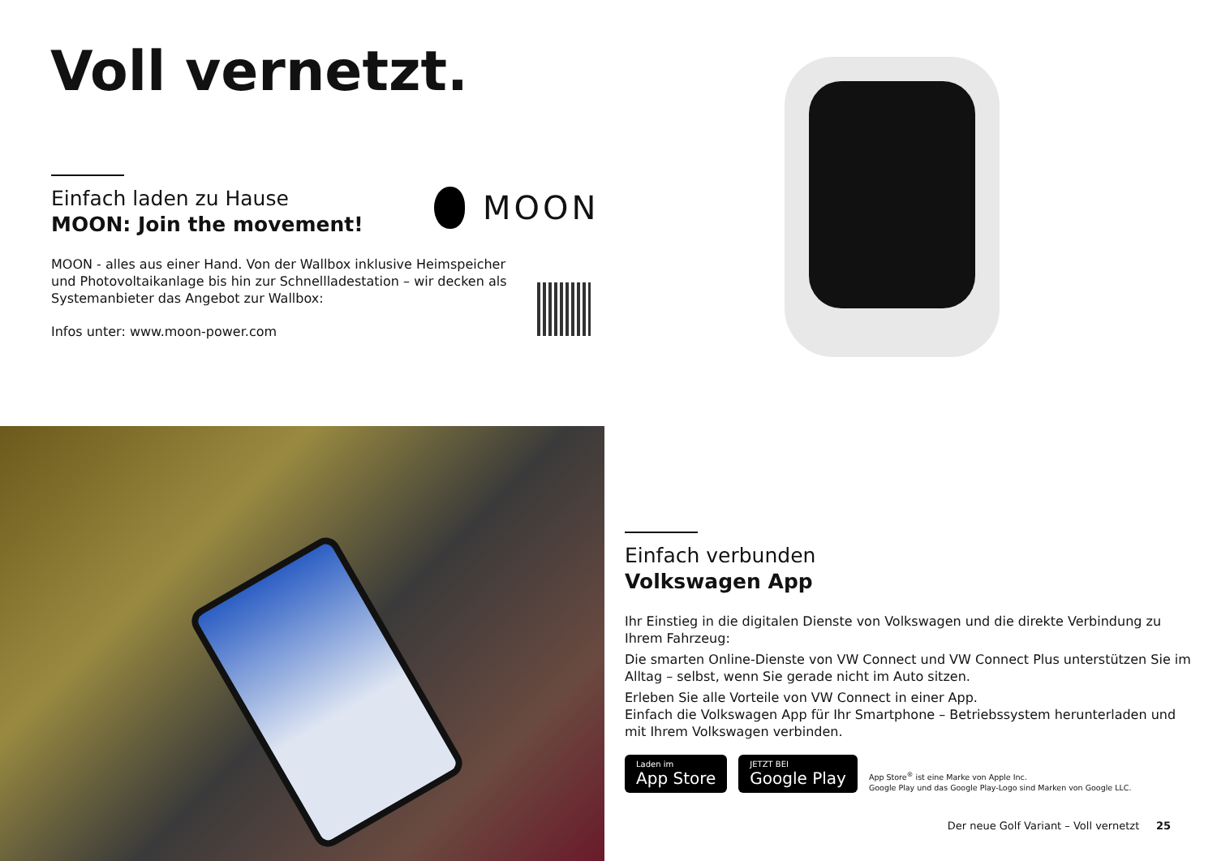Voll vernetzt.
Einfach laden zu Hause
MOON: Join the movement!
MOON - alles aus einer Hand. Von der Wallbox inklusive Heimspeicher
und Photovoltaikanlage bis hin zur Schnellladestation – wir decken als
Systemanbieter das Angebot zur Wallbox:
Infos unter: www.moon-power.com
MOON
Einfach verbunden
Volkswagen App
Ihr Einstieg in die digitalen Dienste von Volkswagen und die direkte Verbindung zu Ihrem Fahrzeug:
Die smarten Online-Dienste von VW Connect und VW Connect Plus unterstützen Sie im Alltag – selbst, wenn Sie gerade nicht im Auto sitzen.
Erleben Sie alle Vorteile von VW Connect in einer App.
Einfach die Volkswagen App für Ihr Smartphone – Betriebssystem herunterladen und mit Ihrem Volkswagen verbinden.
Laden im
App Store
JETZT BEI
Google Play
App Store<sup>®</sup> ist eine Marke von Apple Inc.
Google Play und das Google Play-Logo sind Marken von Google LLC.
Der neue Golf Variant – Voll vernetzt 25